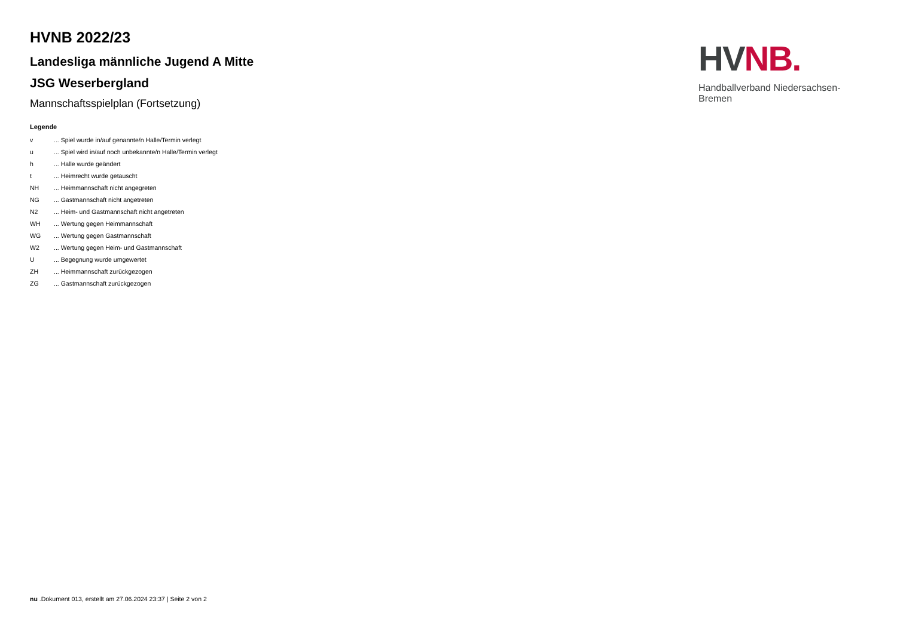HVNB 2022/23
Landesliga männliche Jugend A Mitte
JSG Weserbergland
Mannschaftsspielplan (Fortsetzung)
Legende
| v | ... Spiel wurde in/auf genannte/n Halle/Termin verlegt |
| u | ... Spiel wird in/auf noch unbekannte/n Halle/Termin verlegt |
| h | ... Halle wurde geändert |
| t | ... Heimrecht wurde getauscht |
| NH | ... Heimmannschaft nicht angegreten |
| NG | ... Gastmannschaft nicht angetreten |
| N2 | ... Heim- und Gastmannschaft nicht angetreten |
| WH | ... Wertung gegen Heimmannschaft |
| WG | ... Wertung gegen Gastmannschaft |
| W2 | ... Wertung gegen Heim- und Gastmannschaft |
| U | ... Begegnung wurde umgewertet |
| ZH | ... Heimmannschaft zurückgezogen |
| ZG | ... Gastmannschaft zurückgezogen |
HV NB.
Handballverband Niedersachsen-Bremen
nu .Dokument 013, erstellt am 27.06.2024 23:37 | Seite 2 von 2